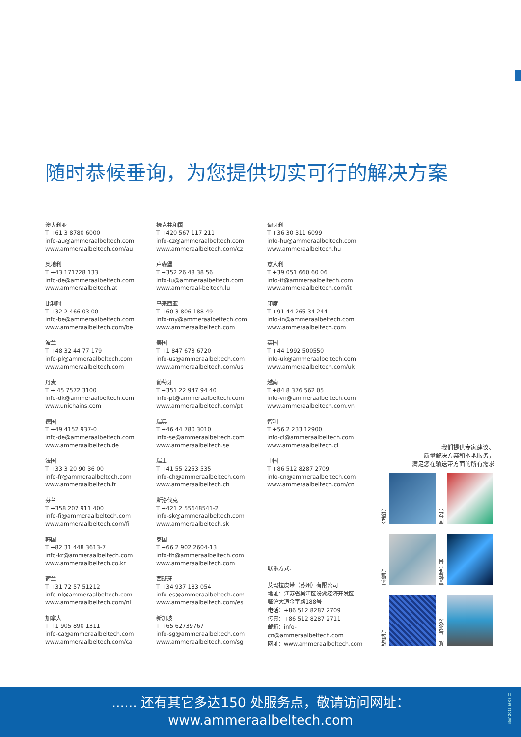随时恭候垂询，为您提供切实可行的解决方案
澳大利亚
T +61 3 8780 6000
info-au@ammeraalbeltech.com
www.ammeraalbeltech.com/au
奥地利
T +43 171728 133
info-de@ammeraalbeltech.com
www.ammeraalbeltech.at
比利时
T +32 2 466 03 00
info-be@ammeraalbeltech.com
www.ammeraalbeltech.com/be
波兰
T +48 32 44 77 179
info-pl@ammeraalbeltech.com
www.ammeraalbeltech.com
丹麦
T + 45 7572 3100
info-dk@ammeraalbeltech.com
www.unichains.com
德国
T +49 4152 937-0
info-de@ammeraalbeltech.com
www.ammeraalbeltech.de
法国
T +33 3 20 90 36 00
info-fr@ammeraalbeltech.com
www.ammeraalbeltech.fr
芬兰
T +358 207 911 400
info-fi@ammeraalbeltech.com
www.ammeraalbeltech.com/fi
韩国
T +82 31 448 3613-7
info-kr@ammeraalbeltech.com
www.ammeraalbeltech.co.kr
荷兰
T +31 72 57 51212
info-nl@ammeraalbeltech.com
www.ammeraalbeltech.com/nl
加拿大
T +1 905 890 1311
info-ca@ammeraalbeltech.com
www.ammeraalbeltech.com/ca
捷克共和国
T +420 567 117 211
info-cz@ammeraalbeltech.com
www.ammeraalbeltech.com/cz
卢森堡
T +352 26 48 38 56
info-lu@ammeraalbeltech.com
www.ammeraal-beltech.lu
马来西亚
T +60 3 806 188 49
info-my@ammeraalbeltech.com
www.ammeraalbeltech.com
美国
T +1 847 673 6720
info-us@ammeraalbeltech.com
www.ammeraalbeltech.com/us
葡萄牙
T +351 22 947 94 40
info-pt@ammeraalbeltech.com
www.ammeraalbeltech.com/pt
瑞典
T +46 44 780 3010
info-se@ammeraalbeltech.com
www.ammeraalbeltech.se
瑞士
T +41 55 2253 535
info-ch@ammeraalbeltech.com
www.ammeraalbeltech.ch
斯洛伐克
T +421 2 55648541-2
info-sk@ammeraalbeltech.com
www.ammeraalbeltech.sk
泰国
T +66 2 902 2604-13
info-th@ammeraalbeltech.com
www.ammeraalbeltech.com
西班牙
T +34 937 183 054
info-es@ammeraalbeltech.com
www.ammeraalbeltech.com/es
新加坡
T +65 62739767
info-sg@ammeraalbeltech.com
www.ammeraalbeltech.com/sg
匈牙利
T +36 30 311 6099
info-hu@ammeraalbeltech.com
www.ammeraalbeltech.hu
意大利
T +39 051 660 60 06
info-it@ammeraalbeltech.com
www.ammeraalbeltech.com/it
印度
T +91 44 265 34 244
info-in@ammeraalbeltech.com
www.ammeraalbeltech.com
英国
T +44 1992 500550
info-uk@ammeraalbeltech.com
www.ammeraalbeltech.com/uk
越南
T +84 8 376 562 05
info-vn@ammeraalbeltech.com
www.ammeraalbeltech.com.vn
智利
T +56 2 233 12900
info-cl@ammeraalbeltech.com
www.ammeraalbeltech.cl
中国
T +86 512 8287 2709
info-cn@ammeraalbeltech.com
www.ammeraalbeltech.com/cn
联系方式：
艾玛拉皮带（苏州）有限公司
地址：江苏省吴江区汾湖经济开发区
临沪大道金字路188号
电话：+86 512 8287 2709
传真：+86 512 8287 2711
邮箱：info-cn@ammeraalbeltech.com
网址：www.ammeraalbeltech.com
我们提供专家建议、
质量解决方案和本地服务，
满足您在输送带方面的所有需求
合成带
同步带
无缝带
高性能平带
模组带
加工与服务
...... 还有其它多达150 处服务点，敬请访问网址：
www.ammeraalbeltech.com
印刷 2019 年 08 月